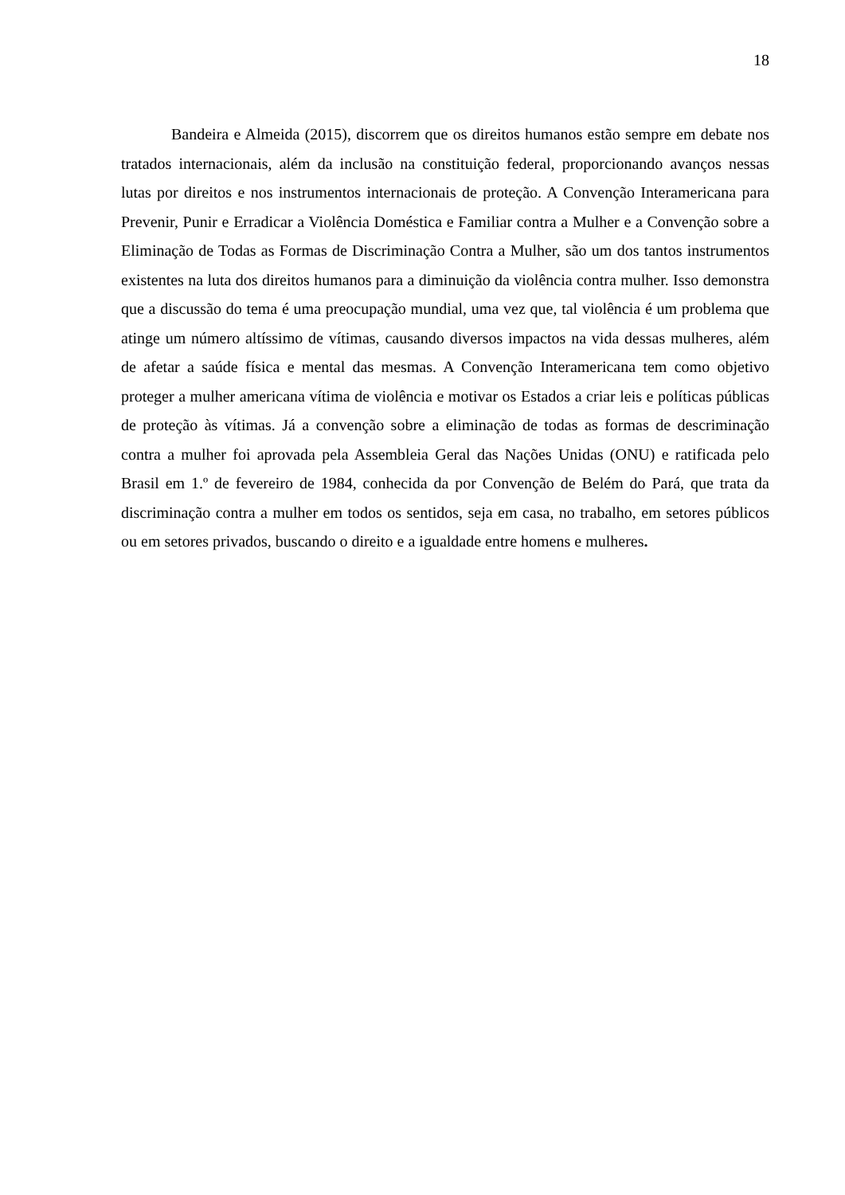18
Bandeira e Almeida (2015), discorrem que os direitos humanos estão sempre em debate nos tratados internacionais, além da inclusão na constituição federal, proporcionando avanços nessas lutas por direitos e nos instrumentos internacionais de proteção. A Convenção Interamericana para Prevenir, Punir e Erradicar a Violência Doméstica e Familiar contra a Mulher e a Convenção sobre a Eliminação de Todas as Formas de Discriminação Contra a Mulher, são um dos tantos instrumentos existentes na luta dos direitos humanos para a diminuição da violência contra mulher. Isso demonstra que a discussão do tema é uma preocupação mundial, uma vez que, tal violência é um problema que atinge um número altíssimo de vítimas, causando diversos impactos na vida dessas mulheres, além de afetar a saúde física e mental das mesmas. A Convenção Interamericana tem como objetivo proteger a mulher americana vítima de violência e motivar os Estados a criar leis e políticas públicas de proteção às vítimas. Já a convenção sobre a eliminação de todas as formas de descriminação contra a mulher foi aprovada pela Assembleia Geral das Nações Unidas (ONU) e ratificada pelo Brasil em 1.º de fevereiro de 1984, conhecida da por Convenção de Belém do Pará, que trata da discriminação contra a mulher em todos os sentidos, seja em casa, no trabalho, em setores públicos ou em setores privados, buscando o direito e a igualdade entre homens e mulheres.